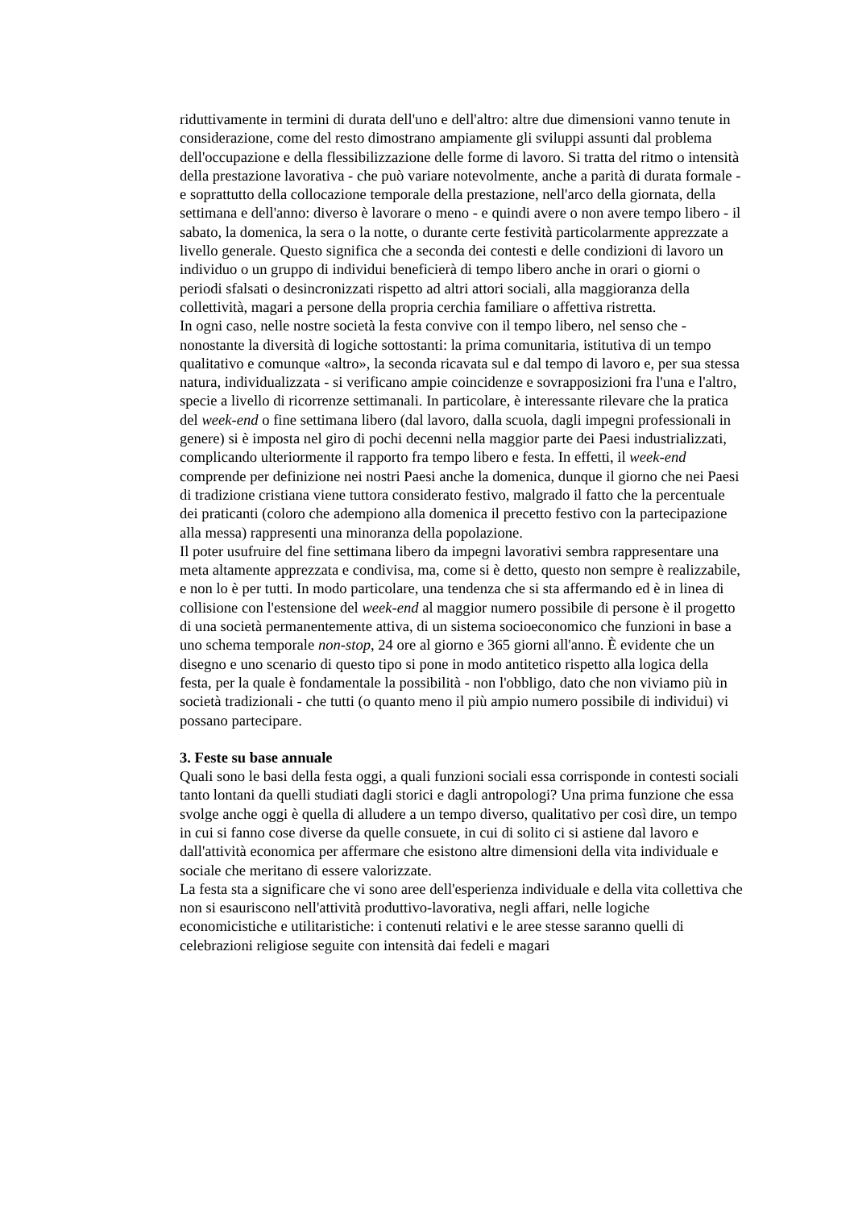riduttivamente in termini di durata dell'uno e dell'altro: altre due dimensioni vanno tenute in considerazione, come del resto dimostrano ampiamente gli sviluppi assunti dal problema dell'occupazione e della flessibilizzazione delle forme di lavoro. Si tratta del ritmo o intensità della prestazione lavorativa - che può variare notevolmente, anche a parità di durata formale - e soprattutto della collocazione temporale della prestazione, nell'arco della giornata, della settimana e dell'anno: diverso è lavorare o meno - e quindi avere o non avere tempo libero - il sabato, la domenica, la sera o la notte, o durante certe festività particolarmente apprezzate a livello generale. Questo significa che a seconda dei contesti e delle condizioni di lavoro un individuo o un gruppo di individui beneficierà di tempo libero anche in orari o giorni o periodi sfalsati o desincronizzati rispetto ad altri attori sociali, alla maggioranza della collettività, magari a persone della propria cerchia familiare o affettiva ristretta.
In ogni caso, nelle nostre società la festa convive con il tempo libero, nel senso che - nonostante la diversità di logiche sottostanti: la prima comunitaria, istitutiva di un tempo qualitativo e comunque «altro», la seconda ricavata sul e dal tempo di lavoro e, per sua stessa natura, individualizzata - si verificano ampie coincidenze e sovrapposizioni fra l'una e l'altro, specie a livello di ricorrenze settimanali. In particolare, è interessante rilevare che la pratica del week-end o fine settimana libero (dal lavoro, dalla scuola, dagli impegni professionali in genere) si è imposta nel giro di pochi decenni nella maggior parte dei Paesi industrializzati, complicando ulteriormente il rapporto fra tempo libero e festa. In effetti, il week-end comprende per definizione nei nostri Paesi anche la domenica, dunque il giorno che nei Paesi di tradizione cristiana viene tuttora considerato festivo, malgrado il fatto che la percentuale dei praticanti (coloro che adempiono alla domenica il precetto festivo con la partecipazione alla messa) rappresenti una minoranza della popolazione.
Il poter usufruire del fine settimana libero da impegni lavorativi sembra rappresentare una meta altamente apprezzata e condivisa, ma, come si è detto, questo non sempre è realizzabile, e non lo è per tutti. In modo particolare, una tendenza che si sta affermando ed è in linea di collisione con l'estensione del week-end al maggior numero possibile di persone è il progetto di una società permanentemente attiva, di un sistema socioeconomico che funzioni in base a uno schema temporale non-stop, 24 ore al giorno e 365 giorni all'anno. È evidente che un disegno e uno scenario di questo tipo si pone in modo antitetico rispetto alla logica della festa, per la quale è fondamentale la possibilità - non l'obbligo, dato che non viviamo più in società tradizionali - che tutti (o quanto meno il più ampio numero possibile di individui) vi possano partecipare.
3. Feste su base annuale
Quali sono le basi della festa oggi, a quali funzioni sociali essa corrisponde in contesti sociali tanto lontani da quelli studiati dagli storici e dagli antropologi? Una prima funzione che essa svolge anche oggi è quella di alludere a un tempo diverso, qualitativo per così dire, un tempo in cui si fanno cose diverse da quelle consuete, in cui di solito ci si astiene dal lavoro e dall'attività economica per affermare che esistono altre dimensioni della vita individuale e sociale che meritano di essere valorizzate.
La festa sta a significare che vi sono aree dell'esperienza individuale e della vita collettiva che non si esauriscono nell'attività produttivo-lavorativa, negli affari, nelle logiche economicistiche e utilitaristiche: i contenuti relativi e le aree stesse saranno quelli di celebrazioni religiose seguite con intensità dai fedeli e magari